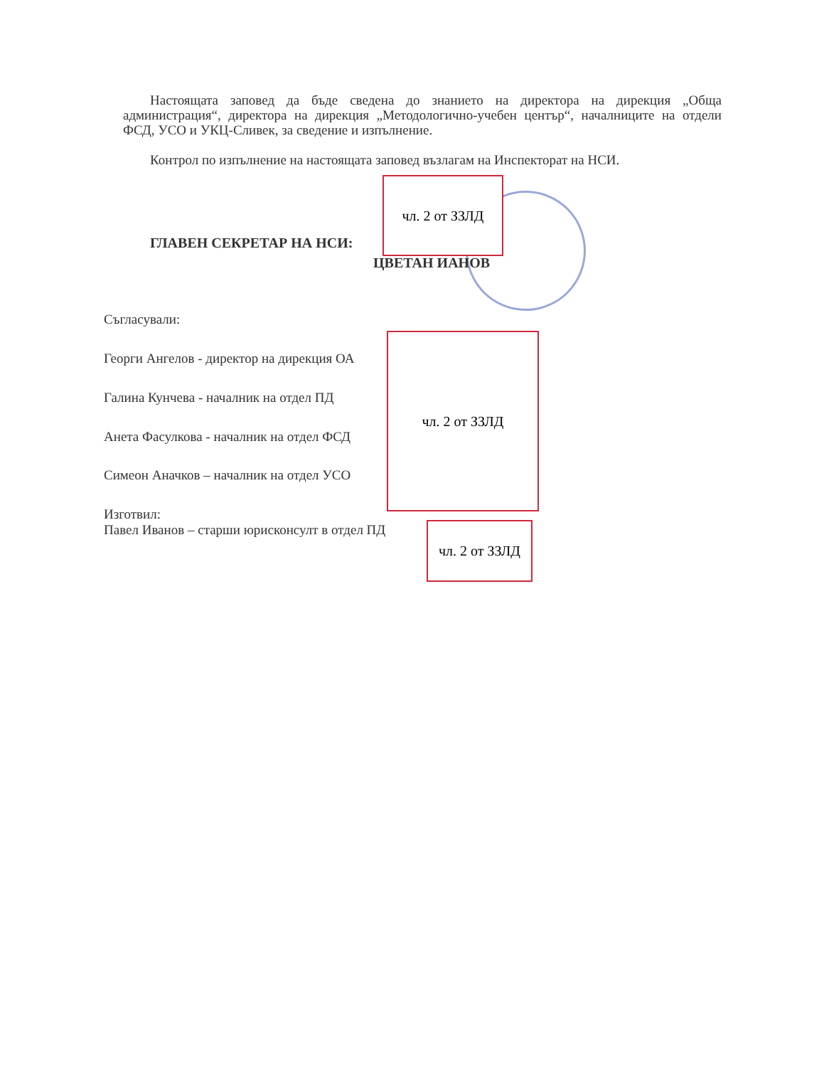Настоящата заповед да бъде сведена до знанието на директора на дирекция „Обща администрация“, директора на дирекция „Методологично-учебен център“, началниците на отдели ФСД, УСО и УКЦ-Сливек, за сведение и изпълнение.
Контрол по изпълнение на настоящата заповед възлагам на Инспекторат на НСИ.
ГЛАВЕН СЕКРЕТАР НА НСИ:
ЦВЕТАН ИАНОВ
чл. 2 от ЗЗЛД
Съгласували:
Георги Ангелов - директор на дирекция ОА
Галина Кунчева - началник на отдел ПД
Анета Фасулкова - началник на отдел ФСД
Симеон Аначков – началник на отдел УСО
чл. 2 от ЗЗЛД
Изготвил:
Павел Иванов – старши юрисконсулт в отдел ПД
чл. 2 от ЗЗЛД